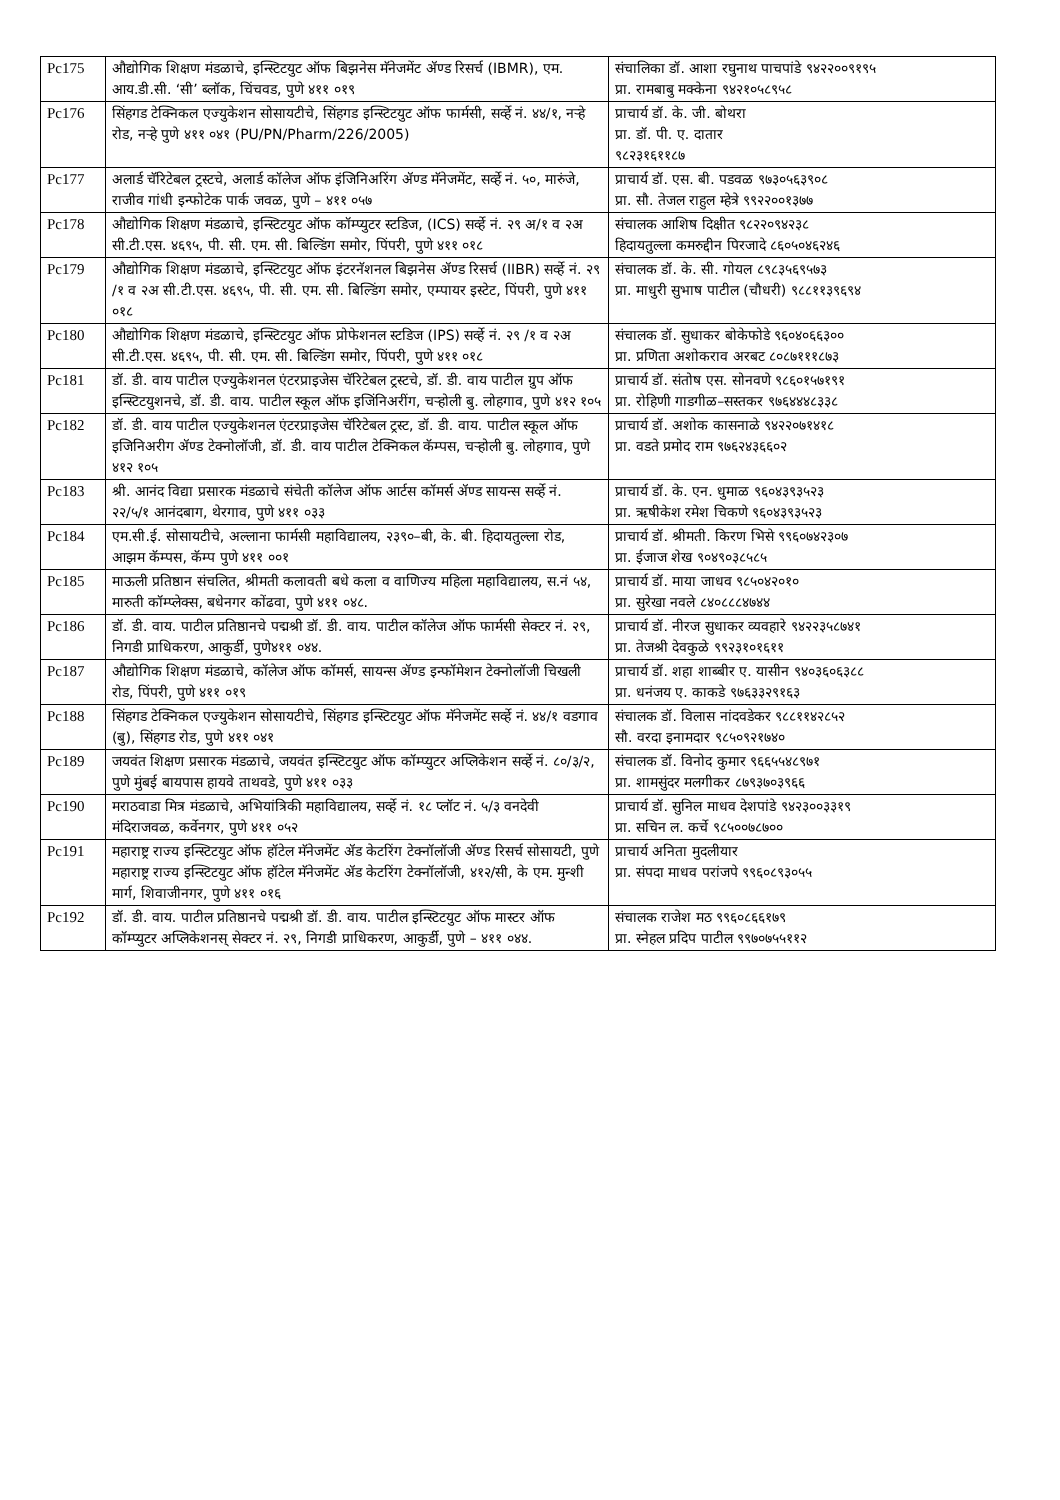| Pc175 | औद्योगिक शिक्षण मंडळाचे, इन्स्टिटयुट ऑफ बिझनेस मॅनेजमेंट ॲण्ड रिसर्च (IBMR), एम. आय.डी.सी. ‘सी’ ब्लॉक, चिंचवड, पुणे ४११ ०१९ | संचालिका डॉ. आशा रघुनाथ पाचपांडे ९४२२००९१९५ प्रा. रामबाबु मक्केना ९४२१०५८९५८ |
| Pc176 | सिंहगड टेक्निकल एज्युकेशन सोसायटीचे, सिंहगड इन्स्टिटयुट ऑफ फार्मसी, सर्व्हे नं. ४४/१, नऱ्हे रोड, नऱ्हे पुणे ४११ ०४१ (PU/PN/Pharm/226/2005) | प्राचार्य डॉ. के. जी. बोथरा प्रा. डॉ. पी. ए. दातार ९८२३१६११८७ |
| Pc177 | अलार्ड चॅरिटेबल ट्रस्टचे, अलार्ड कॉलेज ऑफ इंजिनिअरिंग ॲण्ड मॅनेजमेंट, सर्व्हे नं. ५०, मारुंजे, राजीव गांधी इन्फोटेक पार्क जवळ, पुणे – ४११ ०५७ | प्राचार्य डॉ. एस. बी. पडवळ ९७३०५६३९०८ प्रा. सौ. तेजल राहुल म्हेत्रे ९९२२००१३७७ |
| Pc178 | औद्योगिक शिक्षण मंडळाचे, इन्स्टिटयुट ऑफ कॉम्प्युटर स्टडिज, (ICS) सर्व्हे नं. २९ अ/१ व २अ सी.टी.एस. ४६९५, पी. सी. एम. सी. बिल्डिंग समोर, पिंपरी, पुणे ४११ ०१८ | संचालक आशिष दिक्षीत ९८२२०९४२३८ हिदायतुल्ला कमरुद्दीन पिरजादे ८६०५०४६२४६ |
| Pc179 | औद्योगिक शिक्षण मंडळाचे, इन्स्टिटयुट ऑफ इंटरनॅशनल बिझनेस ॲण्ड रिसर्च (IIBR) सर्व्हे नं. २९ /१ व २अ सी.टी.एस. ४६९५, पी. सी. एम. सी. बिल्डिंग समोर, एम्पायर इस्टेट, पिंपरी, पुणे ४११ ०१८ | संचालक डॉ. के. सी. गोयल ८९८३५६९५७३ प्रा. माधुरी सुभाष पाटील (चौधरी) ९८८११३९६९४ |
| Pc180 | औद्योगिक शिक्षण मंडळाचे, इन्स्टिटयुट ऑफ प्रोफेशनल स्टडिज (IPS) सर्व्हे नं. २९ /१ व २अ सी.टी.एस. ४६९५, पी. सी. एम. सी. बिल्डिंग समोर, पिंपरी, पुणे ४११ ०१८ | संचालक डॉ. सुधाकर बोकेफोडे ९६०४०६६३०० प्रा. प्रणिता अशोकराव अरबट ८०८७१११८७३ |
| Pc181 | डॉ. डी. वाय पाटील एज्युकेशनल एंटरप्राइजेस चॅरिटेबल ट्रस्टचे, डॉ. डी. वाय पाटील ग्रुप ऑफ इन्स्टिटयुशनचे, डॉ. डी. वाय. पाटील स्कूल ऑफ इजिंनिअरींग, चऱ्होली बु. लोहगाव, पुणे ४१२ १०५ | प्राचार्य डॉ. संतोष एस. सोनवणे ९८६०१५७१९१ प्रा. रोहिणी गाडगीळ–सस्तकर ९७६४४४८३३८ |
| Pc182 | डॉ. डी. वाय पाटील एज्युकेशनल एंटरप्राइजेस चॅरिटेबल ट्रस्ट, डॉ. डी. वाय. पाटील स्कूल ऑफ इजिनिअरीग ॲण्ड टेक्नोलॉजी, डॉ. डी. वाय पाटील टेक्निकल कॅम्पस, चऱ्होली बु. लोहगाव, पुणे ४१२ १०५ | प्राचार्य डॉ. अशोक कासनाळे ९४२२०७१४१८ प्रा. वडते प्रमोद राम ९७६२४३६६०२ |
| Pc183 | श्री. आनंद विद्या प्रसारक मंडळाचे संचेती कॉलेज ऑफ आर्टस कॉमर्स ॲण्ड सायन्स सर्व्हे नं. २२/५/१ आनंदबाग, थेरगाव, पुणे ४११ ०३३ | प्राचार्य डॉ. के. एन. धुमाळ ९६०४३९३५२३ प्रा. ऋषीकेश रमेश चिकणे ९६०४३९३५२३ |
| Pc184 | एम.सी.ई. सोसायटीचे, अल्लाना फार्मसी महाविद्यालय, २३९०–बी, के. बी. हिदायतुल्ला रोड, आझम कॅम्पस, कॅम्प पुणे ४११ ००१ | प्राचार्य डॉ. श्रीमती. किरण भिसे ९९६०७४२३०७ प्रा. ईजाज शेख ९०४९०३८५८५ |
| Pc185 | माऊली प्रतिष्ठान संचलित, श्रीमती कलावती बधे कला व वाणिज्य महिला महाविद्यालय, स.नं ५४, मारुती कॉम्प्लेक्स, बधेनगर कोंढवा, पुणे ४११ ०४८. | प्राचार्य डॉ. माया जाधव ९८५०४२०१० प्रा. सुरेखा नवले ८४०८८८४७४४ |
| Pc186 | डॉ. डी. वाय. पाटील प्रतिष्ठानचे पद्मश्री डॉ. डी. वाय. पाटील कॉलेज ऑफ फार्मसी सेक्टर नं. २९, निगडी प्राधिकरण, आकुर्डी, पुणे४११ ०४४. | प्राचार्य डॉ. नीरज सुधाकर व्यवहारे ९४२२३५८७४१ प्रा. तेजश्री देवकुळे ९९२३१०१६११ |
| Pc187 | औद्योगिक शिक्षण मंडळाचे, कॉलेज ऑफ कॉमर्स, सायन्स ॲण्ड इन्फॉमेशन टेक्नोलॉजी चिखली रोड, पिंपरी, पुणे ४११ ०१९ | प्राचार्य डॉ. शहा शाब्बीर ए. यासीन ९४०३६०६३८८ प्रा. धनंजय ए. काकडे ९७६३३२९१६३ |
| Pc188 | सिंहगड टेक्निकल एज्युकेशन सोसायटीचे, सिंहगड इन्स्टिटयुट ऑफ मॅनेजमेंट सर्व्हे नं. ४४/१ वडगाव (बु), सिंहगड रोड, पुणे ४११ ०४१ | संचालक डॉ. विलास नांदवडेकर ९८८११४२८५२ सौ. वरदा इनामदार ९८५०९२१७४० |
| Pc189 | जयवंत शिक्षण प्रसारक मंडळाचे, जयवंत इन्स्टिटयुट ऑफ कॉम्प्युटर अप्लिकेशन सर्व्हे नं. ८०/३/२, पुणे मुंबई बायपास हायवे ताथवडे, पुणे ४११ ०३३ | संचालक डॉ. विनोद कुमार ९६६५५४८९७१ प्रा. शामसुंदर मलगीकर ८७९३७०३९६६ |
| Pc190 | मराठवाडा मित्र मंडळाचे, अभियांत्रिकी महाविद्यालय, सर्व्हे नं. १८ प्लॉट नं. ५/३ वनदेवी मंदिराजवळ, कर्वेनगर, पुणे ४११ ०५२ | प्राचार्य डॉ. सुनिल माधव देशपांडे ९४२३००३३१९ प्रा. सचिन ल. कर्चे ९८५००७८७०० |
| Pc191 | महाराष्ट्र राज्य इन्स्टिटयुट ऑफ हॉटेल मॅनेजमेंट ॲड केटरिंग टेक्नॉलॉजी ॲण्ड रिसर्च सोसायटी, पुणे महाराष्ट्र राज्य इन्स्टिटयुट ऑफ हॉटेल मॅनेजमेंट ॲड केटरिंग टेक्नॉलॉजी, ४१२/सी, के एम. मुन्शी मार्ग, शिवाजीनगर, पुणे ४११ ०१६ | प्राचार्य अनिता मुदलीयार प्रा. संपदा माधव परांजपे ९९६०८९३०५५ |
| Pc192 | डॉ. डी. वाय. पाटील प्रतिष्ठानचे पद्मश्री डॉ. डी. वाय. पाटील इन्स्टिटयुट ऑफ मास्टर ऑफ कॉम्प्युटर अप्लिकेशनस् सेक्टर नं. २९, निगडी प्राधिकरण, आकुर्डी, पुणे – ४११ ०४४. | संचालक राजेश मठ ९९६०८६६१७९ प्रा. स्नेहल प्रदिप पाटील ९९७०७५५११२ |